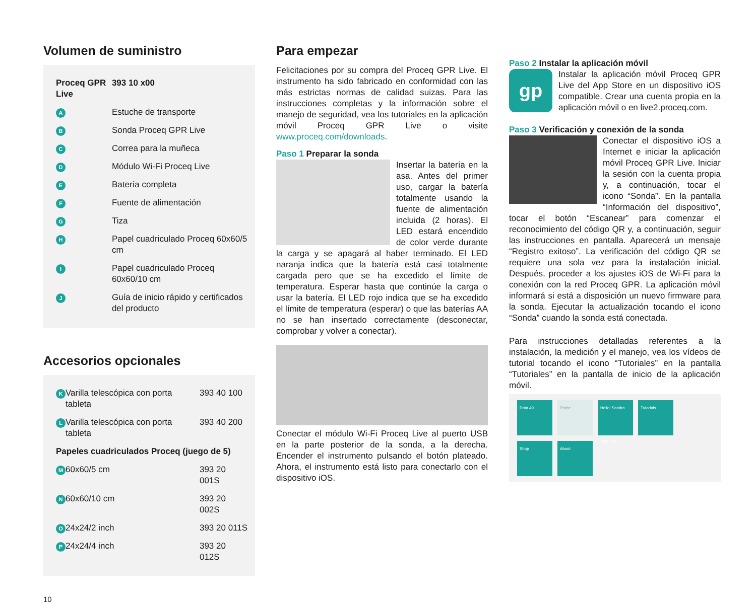Volumen de suministro
| Proceq GPR Live | | 393 10 x00 |
| A | Estuche de transporte | |
| B | Sonda Proceq GPR Live | |
| C | Correa para la muñeca | |
| D | Módulo Wi-Fi Proceq Live | |
| E | Batería completa | |
| F | Fuente de alimentación | |
| G | Tiza | |
| H | Papel cuadriculado Proceq 60x60/5 cm | |
| I | Papel cuadriculado Proceq 60x60/10 cm | |
| J | Guía de inicio rápido y certificados del producto | |
Accesorios opcionales
| K | Varilla telescópica con porta tableta | 393 40 100 |
| L | Varilla telescópica con porta tableta | 393 40 200 |
| Papeles cuadriculados Proceq (juego de 5) | | |
| M | 60x60/5 cm | 393 20 001S |
| N | 60x60/10 cm | 393 20 002S |
| O | 24x24/2 inch | 393 20 011S |
| P | 24x24/4 inch | 393 20 012S |
10
Para empezar
Felicitaciones por su compra del Proceq GPR Live. El instrumento ha sido fabricado en conformidad con las más estrictas normas de calidad suizas. Para las instrucciones completas y la información sobre el manejo de seguridad, vea los tutoriales en la aplicación móvil Proceq GPR Live o visite www.proceq.com/downloads.
Paso 1 Preparar la sonda
Insertar la batería en la asa. Antes del primer uso, cargar la batería totalmente usando la fuente de alimentación incluida (2 horas). El LED estará encendido de color verde durante la carga y se apagará al haber terminado. El LED naranja indica que la batería está casi totalmente cargada pero que se ha excedido el límite de temperatura. Esperar hasta que continúe la carga o usar la batería. El LED rojo indica que se ha excedido el límite de temperatura (esperar) o que las baterías AA no se han insertado correctamente (desconectar, comprobar y volver a conectar).
Conectar el módulo Wi-Fi Proceq Live al puerto USB en la parte posterior de la sonda, a la derecha. Encender el instrumento pulsando el botón plateado. Ahora, el instrumento está listo para conectarlo con el dispositivo iOS.
Paso 2 Instalar la aplicación móvil
gp
Instalar la aplicación móvil Proceq GPR Live del App Store en un dispositivo iOS compatible. Crear una cuenta propia en la aplicación móvil o en live2.proceq.com.
Paso 3 Verificación y conexión de la sonda
Conectar el dispositivo iOS a Internet e iniciar la aplicación móvil Proceq GPR Live. Iniciar la sesión con la cuenta propia y, a continuación, tocar el icono “Sonda”. En la pantalla “Información del dispositivo”, tocar el botón “Escanear” para comenzar el reconocimiento del código QR y, a continuación, seguir las instrucciones en pantalla. Aparecerá un mensaje “Registro exitoso”. La verificación del código QR se requiere una sola vez para la instalación inicial. Después, proceder a los ajustes iOS de Wi-Fi para la conexión con la red Proceq GPR. La aplicación móvil informará si está a disposición un nuevo firmware para la sonda. Ejecutar la actualización tocando el icono “Sonda” cuando la sonda está conectada.
Para instrucciones detalladas referentes a la instalación, la medición y el manejo, vea los vídeos de tutorial tocando el icono “Tutoriales” en la pantalla “Tutoriales” en la pantalla de inicio de la aplicación móvil.
Data 49
Probe
Hello! Sandra
Sign Out
Tutorials
Shop
About